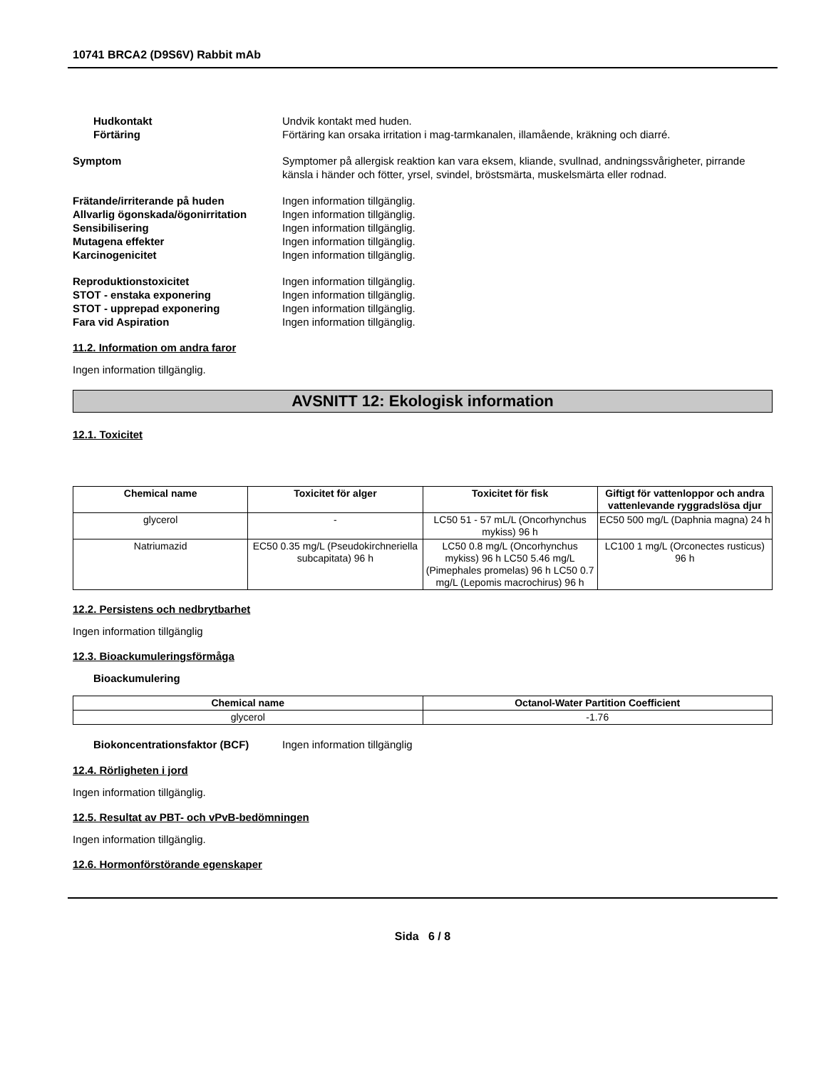10741 BRCA2 (D9S6V) Rabbit mAb
Hudkontakt Undvik kontakt med huden.
Förtäring Förtäring kan orsaka irritation i mag-tarmkanalen, illamående, kräkning och diarré.
Symptom Symptomer på allergisk reaktion kan vara eksem, kliande, svullnad, andningssvårigheter, pirrande känsla i händer och fötter, yrsel, svindel, bröstsmärta, muskelsmärta eller rodnad.
Frätande/irriterande på huden Ingen information tillgänglig.
Allvarlig ögonskada/ögonirritation
Ingen information tillgänglig.
Sensibilisering Ingen information tillgänglig.
Mutagena effekter Ingen information tillgänglig.
Karcinogenicitet Ingen information tillgänglig.
Reproduktionstoxicitet Ingen information tillgänglig.
STOT - enstaka exponering Ingen information tillgänglig.
STOT - upprepad exponering Ingen information tillgänglig.
Fara vid Aspiration Ingen information tillgänglig.
11.2. Information om andra faror
Ingen information tillgänglig.
AVSNITT 12: Ekologisk information
12.1. Toxicitet
| Chemical name | Toxicitet för alger | Toxicitet för fisk | Giftigt för vattenloppor och andra vattenlevande ryggradslösa djur |
| --- | --- | --- | --- |
| glycerol | - | LC50 51 - 57 mL/L (Oncorhynchus mykiss) 96 h | EC50 500 mg/L (Daphnia magna) 24 h |
| Natriumazid | EC50 0.35 mg/L (Pseudokirchneriella subcapitata) 96 h | LC50 0.8 mg/L (Oncorhynchus mykiss) 96 h LC50 5.46 mg/L (Pimephales promelas) 96 h LC50 0.7 mg/L (Lepomis macrochirus) 96 h | LC100 1 mg/L (Orconectes rusticus) 96 h |
12.2. Persistens och nedbrytbarhet
Ingen information tillgänglig
12.3. Bioackumuleringsförmåga
Bioackumulering
| Chemical name | Octanol-Water Partition Coefficient |
| --- | --- |
| glycerol | -1.76 |
Biokoncentrationsfaktor (BCF) Ingen information tillgänglig
12.4. Rörligheten i jord
Ingen information tillgänglig.
12.5. Resultat av PBT- och vPvB-bedömningen
Ingen information tillgänglig.
12.6. Hormonförstörande egenskaper
Sida 6 / 8